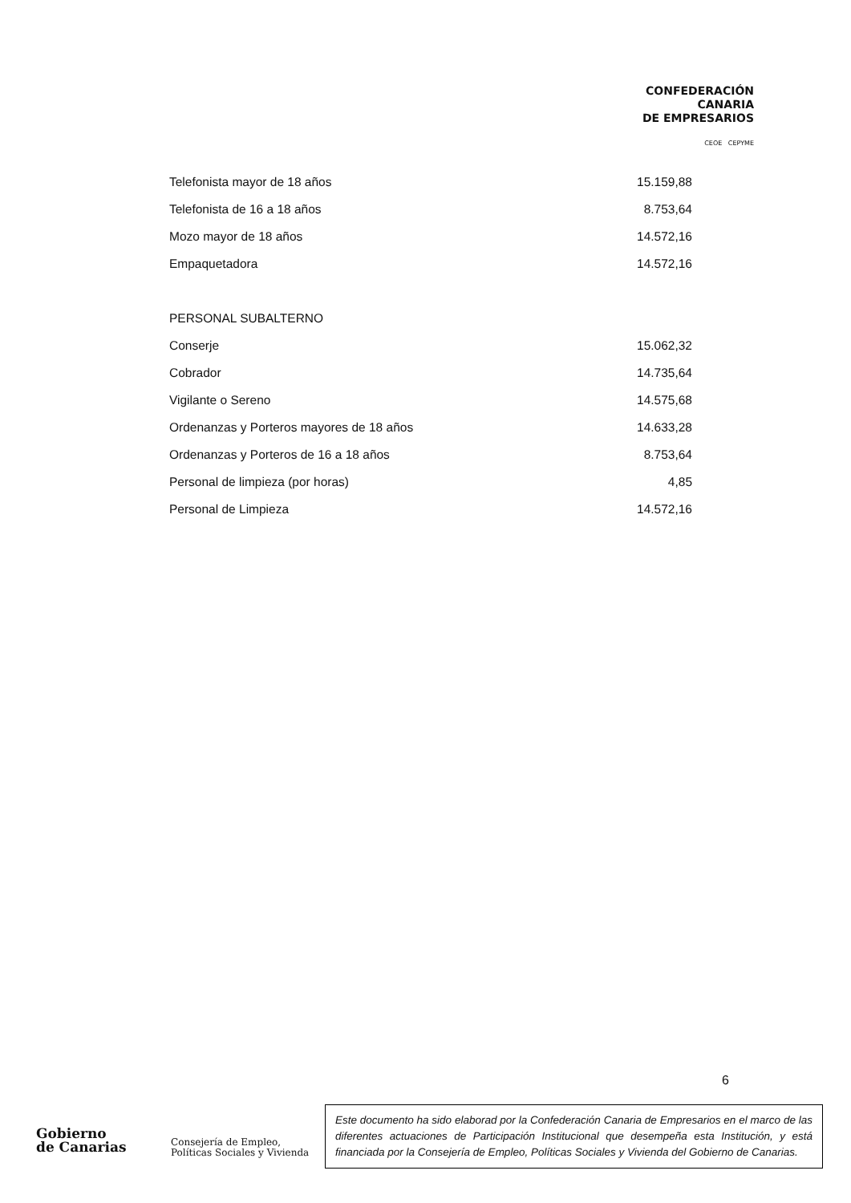CONFEDERACIÓN
CANARIA
DE EMPRESARIOS
CEOE CEPYME
| Telefonista mayor de 18 años | 15.159,88 |
| Telefonista de 16 a 18 años | 8.753,64 |
| Mozo mayor de 18 años | 14.572,16 |
| Empaquetadora | 14.572,16 |
| PERSONAL SUBALTERNO | |
| Conserje | 15.062,32 |
| Cobrador | 14.735,64 |
| Vigilante o Sereno | 14.575,68 |
| Ordenanzas y Porteros mayores de 18 años | 14.633,28 |
| Ordenanzas y Porteros de 16 a 18 años | 8.753,64 |
| Personal de limpieza (por horas) | 4,85 |
| Personal de Limpieza | 14.572,16 |
6
Gobierno
de Canarias
Consejería de Empleo,
Políticas Sociales y Vivienda
Este documento ha sido elaborad por la Confederación Canaria de Empresarios en el marco de las diferentes actuaciones de Participación Institucional que desempeña esta Institución, y está financiada por la Consejería de Empleo, Políticas Sociales y Vivienda del Gobierno de Canarias.